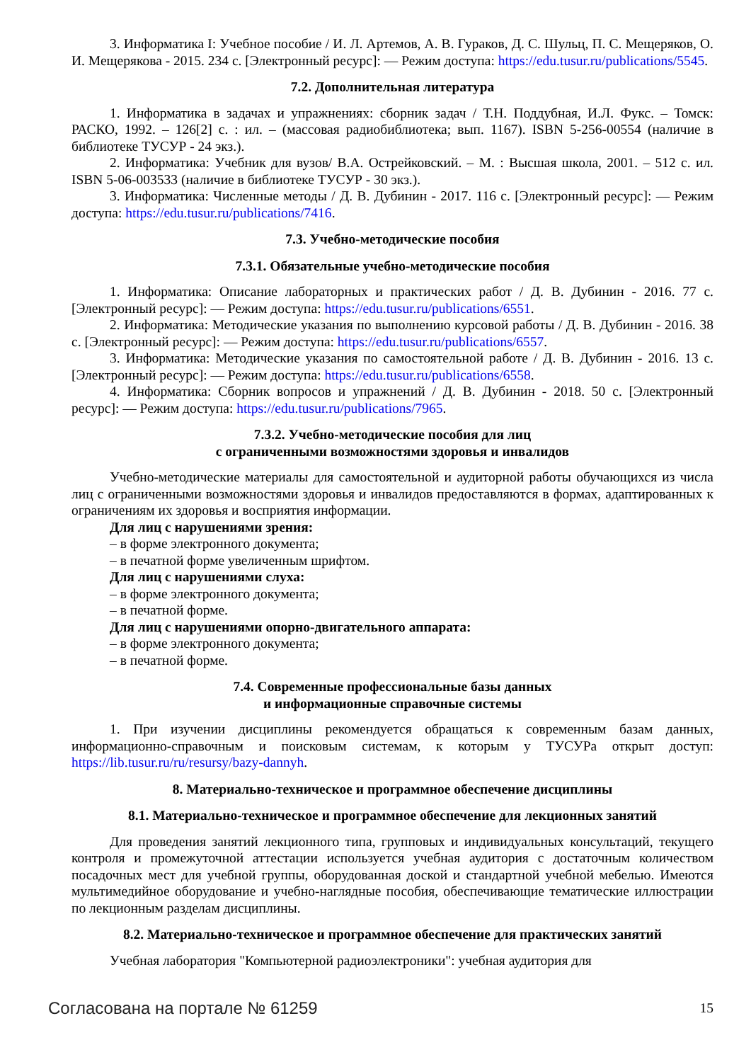3. Информатика I: Учебное пособие / И. Л. Артемов, А. В. Гураков, Д. С. Шульц, П. С. Мещеряков, О. И. Мещерякова - 2015. 234 с. [Электронный ресурс]: — Режим доступа: https://edu.tusur.ru/publications/5545.
7.2. Дополнительная литература
1. Информатика в задачах и упражнениях: сборник задач / Т.Н. Поддубная, И.Л. Фукс. – Томск: РАСКО, 1992. – 126[2] с. : ил. – (массовая радиобиблиотека; вып. 1167). ISBN 5-256-00554 (наличие в библиотеке ТУСУР - 24 экз.).
2. Информатика: Учебник для вузов/ В.А. Острейковский. – М. : Высшая школа, 2001. – 512 с. ил. ISBN 5-06-003533 (наличие в библиотеке ТУСУР - 30 экз.).
3. Информатика: Численные методы / Д. В. Дубинин - 2017. 116 с. [Электронный ресурс]: — Режим доступа: https://edu.tusur.ru/publications/7416.
7.3. Учебно-методические пособия
7.3.1. Обязательные учебно-методические пособия
1. Информатика: Описание лабораторных и практических работ / Д. В. Дубинин - 2016. 77 с. [Электронный ресурс]: — Режим доступа: https://edu.tusur.ru/publications/6551.
2. Информатика: Методические указания по выполнению курсовой работы / Д. В. Дубинин - 2016. 38 с. [Электронный ресурс]: — Режим доступа: https://edu.tusur.ru/publications/6557.
3. Информатика: Методические указания по самостоятельной работе / Д. В. Дубинин - 2016. 13 с. [Электронный ресурс]: — Режим доступа: https://edu.tusur.ru/publications/6558.
4. Информатика: Сборник вопросов и упражнений / Д. В. Дубинин - 2018. 50 с. [Электронный ресурс]: — Режим доступа: https://edu.tusur.ru/publications/7965.
7.3.2. Учебно-методические пособия для лиц
с ограниченными возможностями здоровья и инвалидов
Учебно-методические материалы для самостоятельной и аудиторной работы обучающихся из числа лиц с ограниченными возможностями здоровья и инвалидов предоставляются в формах, адаптированных к ограничениям их здоровья и восприятия информации.
Для лиц с нарушениями зрения:
– в форме электронного документа;
– в печатной форме увеличенным шрифтом.
Для лиц с нарушениями слуха:
– в форме электронного документа;
– в печатной форме.
Для лиц с нарушениями опорно-двигательного аппарата:
– в форме электронного документа;
– в печатной форме.
7.4. Современные профессиональные базы данных
и информационные справочные системы
1. При изучении дисциплины рекомендуется обращаться к современным базам данных, информационно-справочным и поисковым системам, к которым у ТУСУРа открыт доступ: https://lib.tusur.ru/ru/resursy/bazy-dannyh.
8. Материально-техническое и программное обеспечение дисциплины
8.1. Материально-техническое и программное обеспечение для лекционных занятий
Для проведения занятий лекционного типа, групповых и индивидуальных консультаций, текущего контроля и промежуточной аттестации используется учебная аудитория с достаточным количеством посадочных мест для учебной группы, оборудованная доской и стандартной учебной мебелью. Имеются мультимедийное оборудование и учебно-наглядные пособия, обеспечивающие тематические иллюстрации по лекционным разделам дисциплины.
8.2. Материально-техническое и программное обеспечение для практических занятий
Учебная лаборатория "Компьютерной радиоэлектроники": учебная аудитория для
Согласована на портале № 61259 15